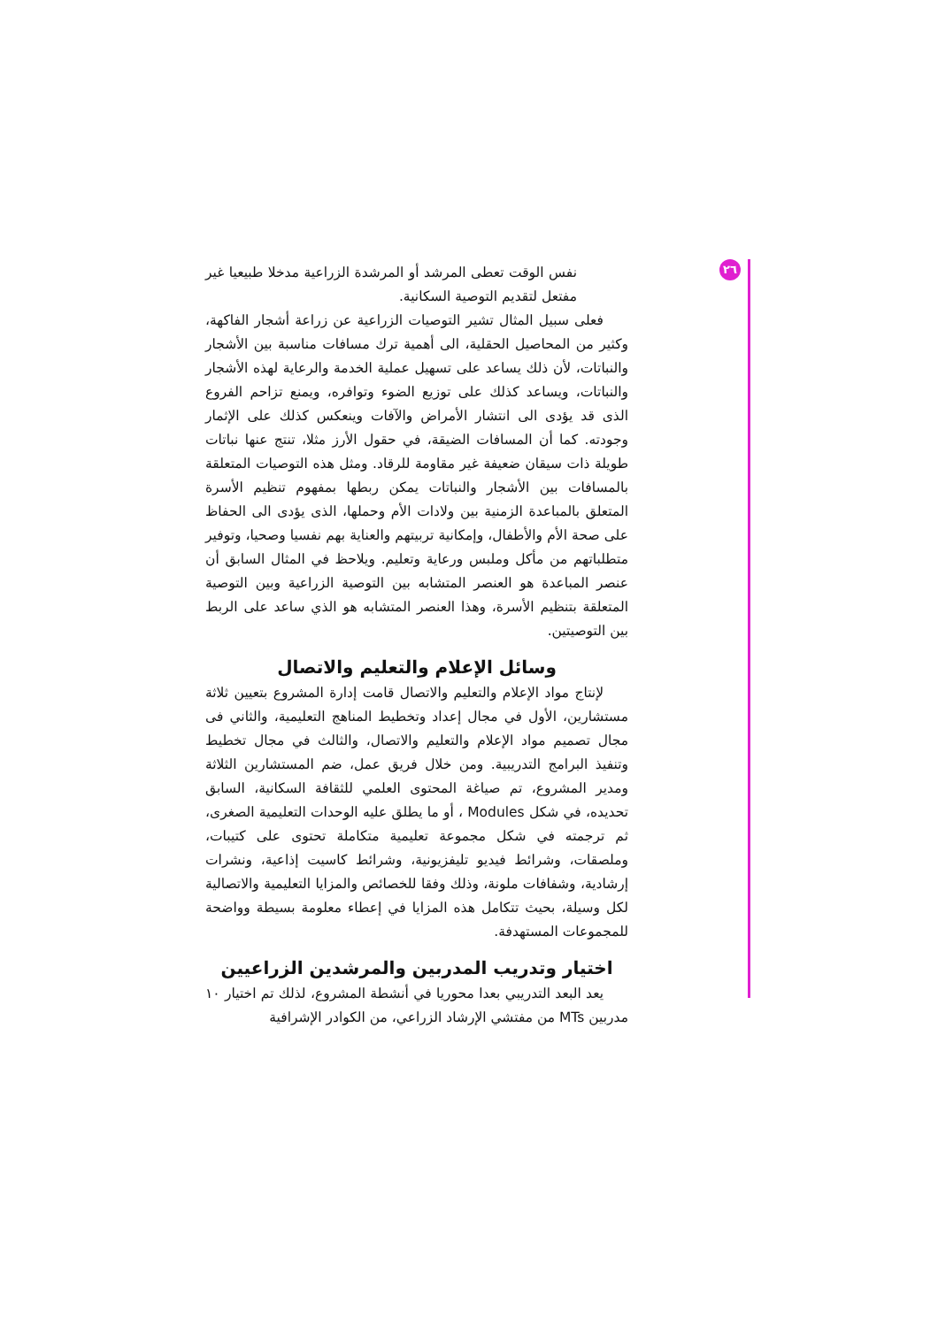٢٦
نفس الوقت تعطى المرشد أو المرشدة الزراعية مدخلا طبيعيا غير مفتعل لتقديم التوصية السكانية.
فعلى سبيل المثال تشير التوصيات الزراعية عن زراعة أشجار الفاكهة، وكثير من المحاصيل الحقلية، الى أهمية ترك مسافات مناسبة بين الأشجار والنباتات، لأن ذلك يساعد على تسهيل عملية الخدمة والرعاية لهذه الأشجار والنباتات، ويساعد كذلك على توزيع الضوء وتوافره، ويمنع تزاحم الفروع الذى قد يؤدى الى انتشار الأمراض والآفات وينعكس كذلك على الإثمار وجودته. كما أن المسافات الضيقة، في حقول الأرز مثلا، تنتج عنها نباتات طويلة ذات سيقان ضعيفة غير مقاومة للرقاد. ومثل هذه التوصيات المتعلقة بالمسافات بين الأشجار والنباتات يمكن ربطها بمفهوم تنظيم الأسرة المتعلق بالمباعدة الزمنية بين ولادات الأم وحملها، الذى يؤدى الى الحفاظ على صحة الأم والأطفال، وإمكانية تربيتهم والعناية بهم نفسيا وصحيا، وتوفير متطلباتهم من مأكل وملبس ورعاية وتعليم. ويلاحظ في المثال السابق أن عنصر المباعدة هو العنصر المتشابه بين التوصية الزراعية وبين التوصية المتعلقة بتنظيم الأسرة، وهذا العنصر المتشابه هو الذي ساعد على الربط بين التوصيتين.
وسائل الإعلام والتعليم والاتصال
لإنتاج مواد الإعلام والتعليم والاتصال قامت إدارة المشروع بتعيين ثلاثة مستشارين، الأول في مجال إعداد وتخطيط المناهج التعليمية، والثاني فى مجال تصميم مواد الإعلام والتعليم والاتصال، والثالث في مجال تخطيط وتنفيذ البرامج التدريبية. ومن خلال فريق عمل، ضم المستشارين الثلاثة ومدير المشروع، تم صياغة المحتوى العلمي للثقافة السكانية، السابق تحديده، في شكل Modules ، أو ما يطلق عليه الوحدات التعليمية الصغرى، ثم ترجمته في شكل مجموعة تعليمية متكاملة تحتوى على كتيبات، وملصقات، وشرائط فيديو تليفزيونية، وشرائط كاسيت إذاعية، ونشرات إرشادية، وشفافات ملونة، وذلك وفقا للخصائص والمزايا التعليمية والاتصالية لكل وسيلة، بحيث تتكامل هذه المزايا في إعطاء معلومة بسيطة وواضحة للمجموعات المستهدفة.
اختيار وتدريب المدربين والمرشدين الزراعيين
يعد البعد التدريبي بعدا محوريا في أنشطة المشروع، لذلك تم اختيار ١٠ مدربين MTs من مفتشي الإرشاد الزراعي، من الكوادر الإشرافية